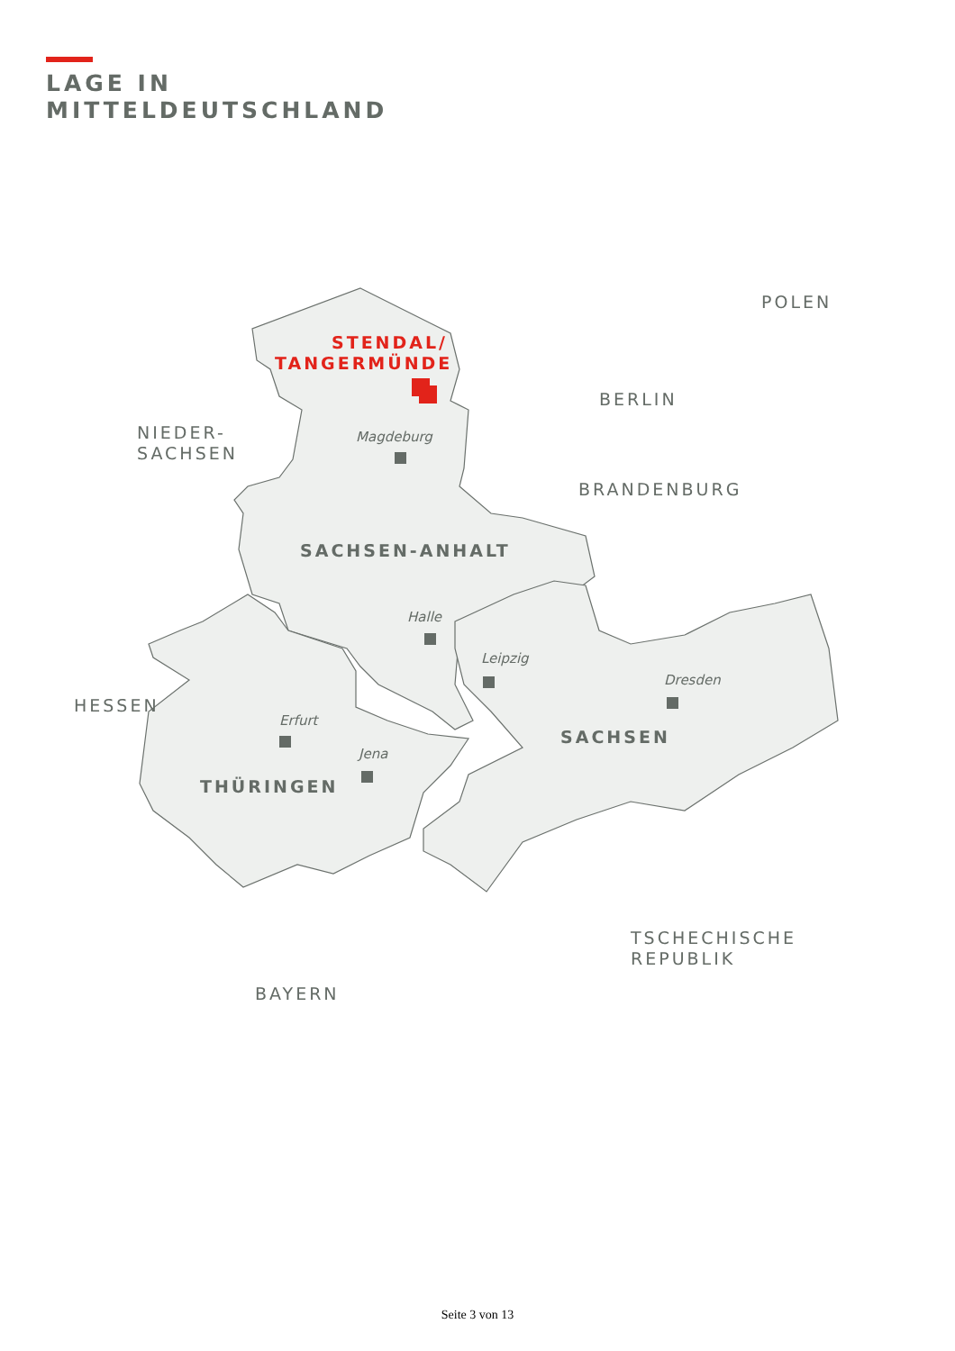LAGE IN
MITTELDEUTSCHLAND
STENDAL/
TANGERMÜNDE
POLEN
BERLIN
NIEDER-
SACHSEN
BRANDENBURG
HESSEN
TSCHECHISCHE
REPUBLIK
BAYERN
SACHSEN-ANHALT
SACHSEN
THÜRINGEN
Magdeburg
Halle
Leipzig
Dresden
Erfurt
Jena
Seite 3 von 13